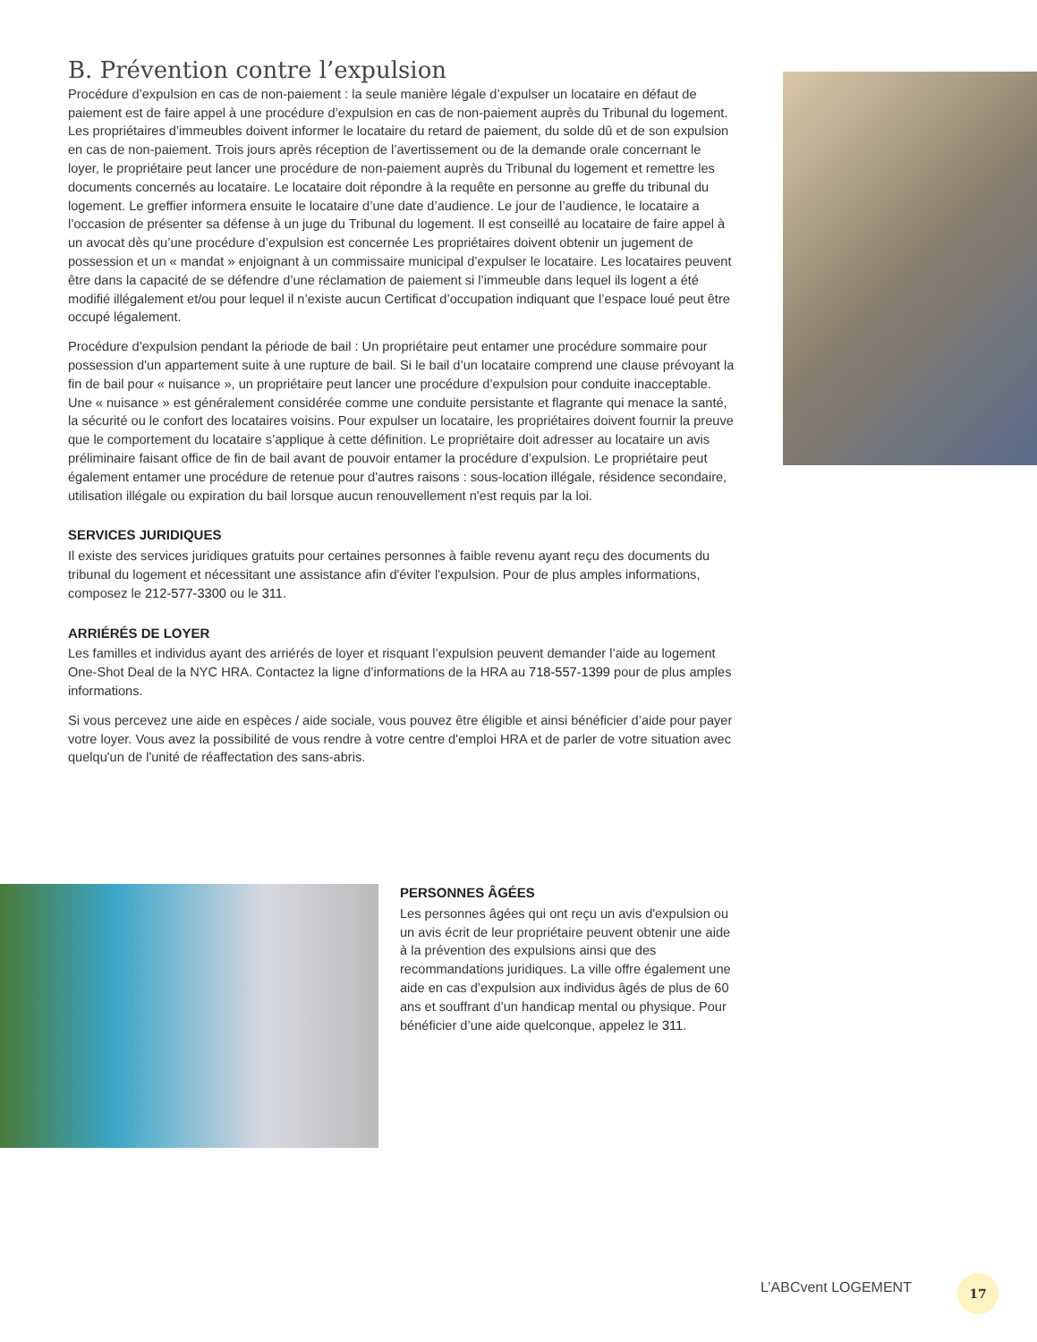B. Prévention contre l’expulsion
Procédure d’expulsion en cas de non-paiement : la seule manière légale d’expulser un locataire en défaut de paiement est de faire appel à une procédure d’expulsion en cas de non-paiement auprès du Tribunal du logement. Les propriétaires d’immeubles doivent informer le locataire du retard de paiement, du solde dû et de son expulsion en cas de non-paiement. Trois jours après réception de l’avertissement ou de la demande orale concernant le loyer, le propriétaire peut lancer une procédure de non-paiement auprès du Tribunal du logement et remettre les documents concernés au locataire. Le locataire doit répondre à la requête en personne au greffe du tribunal du logement. Le greffier informera ensuite le locataire d’une date d’audience. Le jour de l’audience, le locataire a l’occasion de présenter sa défense à un juge du Tribunal du logement. Il est conseillé au locataire de faire appel à un avocat dès qu’une procédure d’expulsion est concernée Les propriétaires doivent obtenir un jugement de possession et un « mandat » enjoignant à un commissaire municipal d’expulser le locataire. Les locataires peuvent être dans la capacité de se défendre d’une réclamation de paiement si l’immeuble dans lequel ils logent a été modifié illégalement et/ou pour lequel il n’existe aucun Certificat d’occupation indiquant que l’espace loué peut être occupé légalement.
Procédure d’expulsion pendant la période de bail : Un propriétaire peut entamer une procédure sommaire pour possession d'un appartement suite à une rupture de bail. Si le bail d’un locataire comprend une clause prévoyant la fin de bail pour « nuisance », un propriétaire peut lancer une procédure d’expulsion pour conduite inacceptable. Une « nuisance » est généralement considérée comme une conduite persistante et flagrante qui menace la santé, la sécurité ou le confort des locataires voisins. Pour expulser un locataire, les propriétaires doivent fournir la preuve que le comportement du locataire s’applique à cette définition. Le propriétaire doit adresser au locataire un avis préliminaire faisant office de fin de bail avant de pouvoir entamer la procédure d’expulsion. Le propriétaire peut également entamer une procédure de retenue pour d'autres raisons : sous-location illégale, résidence secondaire, utilisation illégale ou expiration du bail lorsque aucun renouvellement n'est requis par la loi.
SERVICES JURIDIQUES
Il existe des services juridiques gratuits pour certaines personnes à faible revenu ayant reçu des documents du tribunal du logement et nécessitant une assistance afin d'éviter l'expulsion. Pour de plus amples informations, composez le 212-577-3300 ou le 311.
ARRIÉRÉS DE LOYER
Les familles et individus ayant des arriérés de loyer et risquant l’expulsion peuvent demander l’aide au logement One-Shot Deal de la NYC HRA. Contactez la ligne d’informations de la HRA au 718-557-1399 pour de plus amples informations.
Si vous percevez une aide en espèces / aide sociale, vous pouvez être éligible et ainsi bénéficier d’aide pour payer votre loyer. Vous avez la possibilité de vous rendre à votre centre d'emploi HRA et de parler de votre situation avec quelqu'un de l'unité de réaffectation des sans-abris.
PERSONNES ÂGÉES
Les personnes âgées qui ont reçu un avis d'expulsion ou un avis écrit de leur propriétaire peuvent obtenir une aide à la prévention des expulsions ainsi que des recommandations juridiques. La ville offre également une aide en cas d’expulsion aux individus âgés de plus de 60 ans et souffrant d’un handicap mental ou physique. Pour bénéficier d’une aide quelconque, appelez le 311.
L’ABCvent LOGEMENT 17